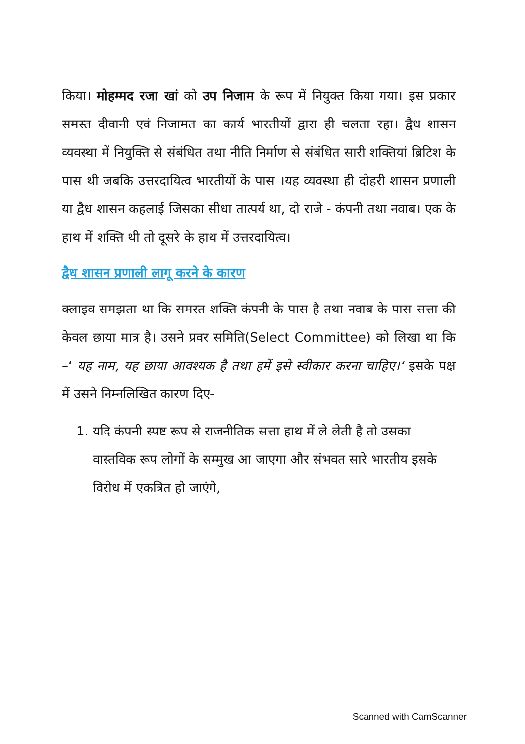किया। मोहम्मद रजा खां को उप निजाम के रूप में नियुक्त किया गया। इस प्रकार समस्त दीवानी एवं निजामत का कार्य भारतीयों द्वारा ही चलता रहा। द्वैध शासन व्यवस्था में नियुक्ति से संबंधित तथा नीति निर्माण से संबंधित सारी शक्तियां ब्रिटिश के पास थी जबकि उत्तरदायित्व भारतीयों के पास ।यह व्यवस्था ही दोहरी शासन प्रणाली या द्वैध शासन कहलाई जिसका सीधा तात्पर्य था, दो राजे - कंपनी तथा नवाब। एक के हाथ में शक्ति थी तो दूसरे के हाथ में उत्तरदायित्व।
द्वैध शासन प्रणाली लागू करने के कारण
क्लाइव समझता था कि समस्त शक्ति कंपनी के पास है तथा नवाब के पास सत्ता की केवल छाया मात्र है। उसने प्रवर समिति(Select Committee) को लिखा था कि –‘ यह नाम, यह छाया आवश्यक है तथा हमें इसे स्वीकार करना चाहिए।‘ इसके पक्ष में उसने निम्नलिखित कारण दिए-
1. यदि कंपनी स्पष्ट रूप से राजनीतिक सत्ता हाथ में ले लेती है तो उसका वास्तविक रूप लोगों के सम्मुख आ जाएगा और संभवत सारे भारतीय इसके विरोध में एकत्रित हो जाएंगे,
Scanned with CamScanner